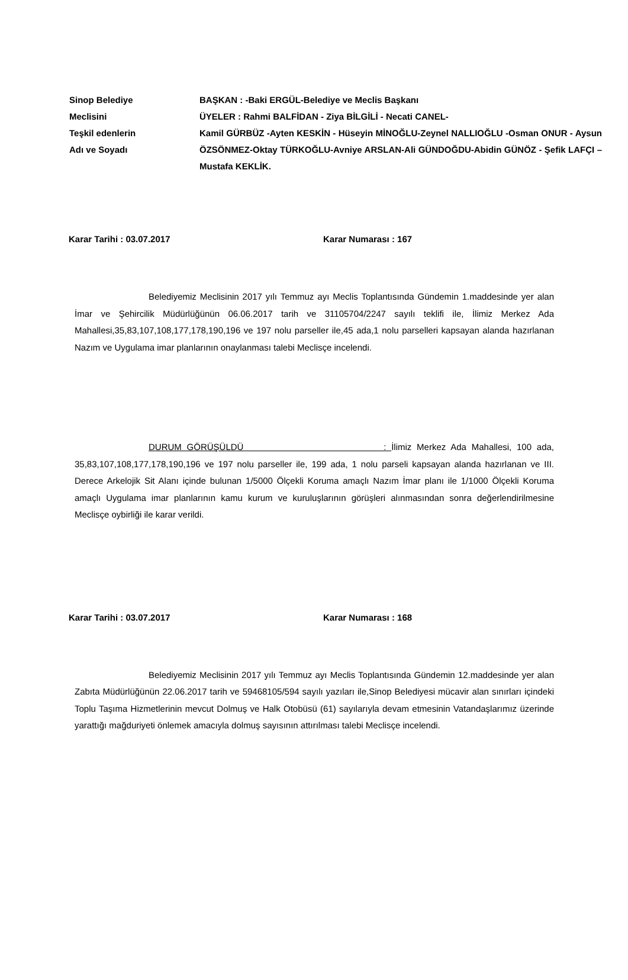Sinop Belediye
Meclisini
Teşkil edenlerin
Adı ve Soyadı
BAŞKAN : -Baki ERGÜL-Belediye ve Meclis Başkanı
ÜYELER : Rahmi BALFİDAN - Ziya BİLGİLİ - Necati CANEL-
Kamil GÜRBÜZ -Ayten KESKİN - Hüseyin MİNOĞLU-Zeynel NALLIOĞLU -Osman ONUR - Aysun ÖZSÖNMEZ-Oktay TÜRKOĞLU-Avniye ARSLAN-Ali GÜNDOĞDU-Abidin GÜNÖZ - Şefik LAFÇI – Mustafa KEKLİK.
Karar Tarihi : 03.07.2017 Karar Numarası : 167
Belediyemiz Meclisinin 2017 yılı Temmuz ayı Meclis Toplantısında Gündemin 1.maddesinde yer alan İmar ve Şehircilik Müdürlüğünün 06.06.2017 tarih ve 31105704/2247 sayılı teklifi ile, İlimiz Merkez Ada Mahallesi,35,83,107,108,177,178,190,196 ve 197 nolu parseller ile,45 ada,1 nolu parselleri kapsayan alanda hazırlanan Nazım ve Uygulama imar planlarının onaylanması talebi Meclisçe incelendi.
DURUM GÖRÜŞÜLDÜ : İlimiz Merkez Ada Mahallesi, 100 ada, 35,83,107,108,177,178,190,196 ve 197 nolu parseller ile, 199 ada, 1 nolu parseli kapsayan alanda hazırlanan ve III. Derece Arkelojik Sit Alanı içinde bulunan 1/5000 Ölçekli Koruma amaçlı Nazım İmar planı ile 1/1000 Ölçekli Koruma amaçlı Uygulama imar planlarının kamu kurum ve kuruluşlarının görüşleri alınmasından sonra değerlendirilmesine Meclisçe oybirliği ile karar verildi.
Karar Tarihi : 03.07.2017 Karar Numarası : 168
Belediyemiz Meclisinin 2017 yılı Temmuz ayı Meclis Toplantısında Gündemin 12.maddesinde yer alan Zabıta Müdürlüğünün 22.06.2017 tarih ve 59468105/594 sayılı yazıları ile,Sinop Belediyesi mücavir alan sınırları içindeki Toplu Taşıma Hizmetlerinin mevcut Dolmuş ve Halk Otobüsü (61) sayılarıyla devam etmesinin Vatandaşlarımız üzerinde yarattığı mağduriyeti önlemek amacıyla dolmuş sayısının attırılması talebi Meclisçe incelendi.